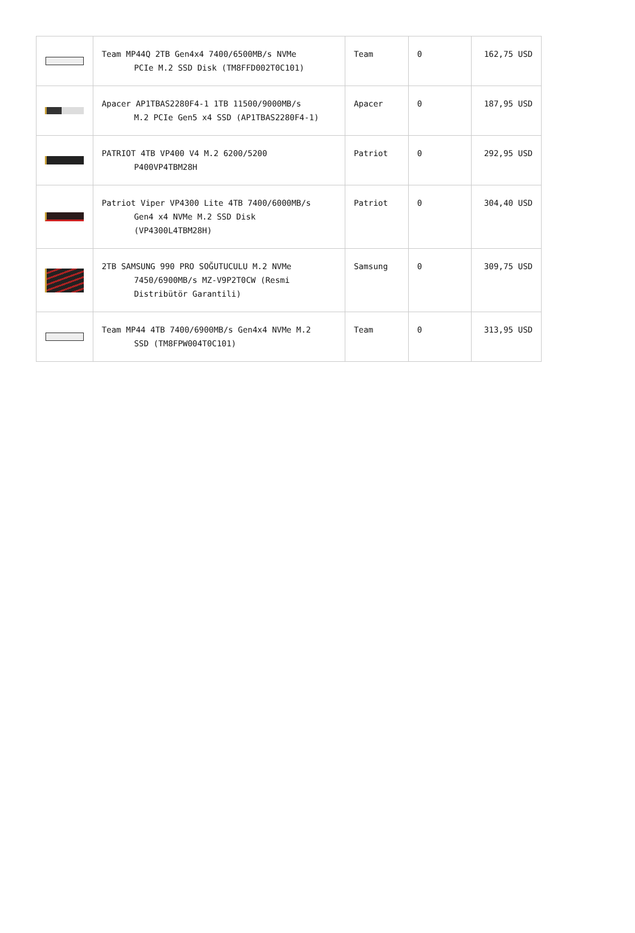| | Team MP44Q 2TB Gen4x4 7400/6500MB/s NVMe PCIe M.2 SSD Disk (TM8FFD002T0C101) | Team | 0 | 162,75 USD |
| | Apacer AP1TBAS2280F4-1 1TB 11500/9000MB/s M.2 PCIe Gen5 x4 SSD (AP1TBAS2280F4-1) | Apacer | 0 | 187,95 USD |
| | PATRIOT 4TB VP400 V4 M.2 6200/5200 P400VP4TBM28H | Patriot | 0 | 292,95 USD |
| | Patriot Viper VP4300 Lite 4TB 7400/6000MB/s Gen4 x4 NVMe M.2 SSD Disk (VP4300L4TBM28H) | Patriot | 0 | 304,40 USD |
| | 2TB SAMSUNG 990 PRO SOĞUTUCULU M.2 NVMe 7450/6900MB/s MZ-V9P2T0CW (Resmi Distribütör Garantili) | Samsung | 0 | 309,75 USD |
| | Team MP44 4TB 7400/6900MB/s Gen4x4 NVMe M.2 SSD (TM8FPW004T0C101) | Team | 0 | 313,95 USD |